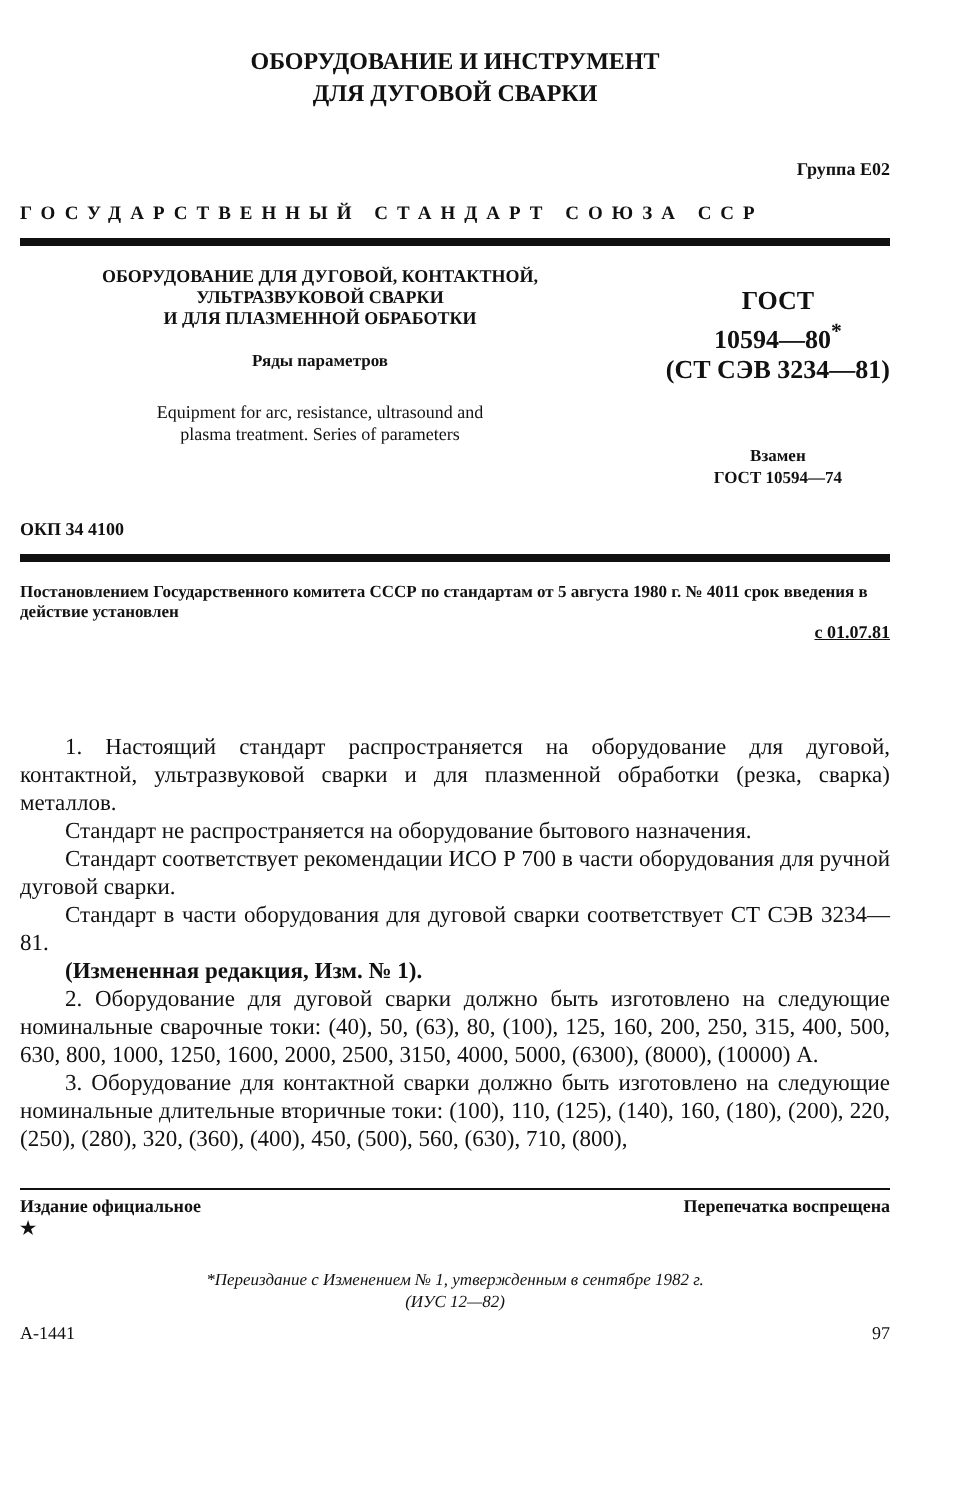ОБОРУДОВАНИЕ И ИНСТРУМЕНТ
ДЛЯ ДУГОВОЙ СВАРКИ
Группа Е02
ГОСУДАРСТВЕННЫЙ СТАНДАРТ СОЮЗА ССР
ОБОРУДОВАНИЕ ДЛЯ ДУГОВОЙ, КОНТАКТНОЙ,
УЛЬТРАЗВУКОВОЙ СВАРКИ
И ДЛЯ ПЛАЗМЕННОЙ ОБРАБОТКИ
Ряды параметров
Equipment for arc, resistance, ultrasound and
plasma treatment. Series of parameters
ГОСТ
10594—80<sup>*</sup>
(СТ СЭВ 3234—81)
Взамен
ГОСТ 10594—74
ОКП 34 4100
Постановлением Государственного комитета СССР по стандартам от 5 августа 1980 г. № 4011 срок введения в действие установлен
с 01.07.81
1. Настоящий стандарт распространяется на оборудование для дуговой, контактной, ультразвуковой сварки и для плазменной обработки (резка, сварка) металлов.
Стандарт не распространяется на оборудование бытового назначения.
Стандарт соответствует рекомендации ИСО Р 700 в части оборудования для ручной дуговой сварки.
Стандарт в части оборудования для дуговой сварки соответствует СТ СЭВ 3234—81.
(Измененная редакция, Изм. № 1).
2. Оборудование для дуговой сварки должно быть изготовлено на следующие номинальные сварочные токи: (40), 50, (63), 80, (100), 125, 160, 200, 250, 315, 400, 500, 630, 800, 1000, 1250, 1600, 2000, 2500, 3150, 4000, 5000, (6300), (8000), (10000) А.
3. Оборудование для контактной сварки должно быть изготовлено на следующие номинальные длительные вторичные токи: (100), 110, (125), (140), 160, (180), (200), 220, (250), (280), 320, (360), (400), 450, (500), 560, (630), 710, (800),
Издание официальное
★ Перепечатка воспрещена
*Переиздание с Изменением № 1, утвержденным в сентябре 1982 г.
(ИУС 12—82)
А-1441 97